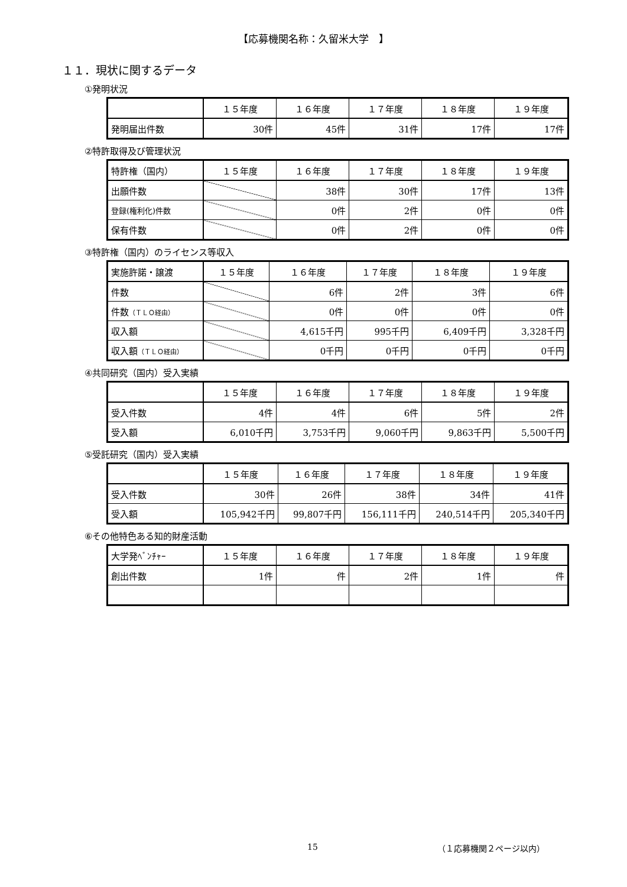【応募機関名称：久留米大学　】
１１．現状に関するデータ
①発明状況
| | １５年度 | １６年度 | １７年度 | １８年度 | １９年度 |
| 発明届出件数 | 30件 | 45件 | 31件 | 17件 | 17件 |
②特許取得及び管理状況
| 特許権（国内） | １５年度 | １６年度 | １７年度 | １８年度 | １９年度 |
| 出願件数 | | 38件 | 30件 | 17件 | 13件 |
| 登録(権利化)件数 | | 0件 | 2件 | 0件 | 0件 |
| 保有件数 | | 0件 | 2件 | 0件 | 0件 |
③特許権（国内）のライセンス等収入
| 実施許諾・譲渡 | １５年度 | １６年度 | １７年度 | １８年度 | １９年度 |
| 件数 | | 6件 | 2件 | 3件 | 6件 |
| 件数 （ＴＬＯ経由） | | 0件 | 0件 | 0件 | 0件 |
| 収入額 | | 4,615千円 | 995千円 | 6,409千円 | 3,328千円 |
| 収入額 （ＴＬＯ経由） | | 0千円 | 0千円 | 0千円 | 0千円 |
④共同研究（国内）受入実績
| | １５年度 | １６年度 | １７年度 | １８年度 | １９年度 |
| 受入件数 | 4件 | 4件 | 6件 | 5件 | 2件 |
| 受入額 | 6,010千円 | 3,753千円 | 9,060千円 | 9,863千円 | 5,500千円 |
⑤受託研究（国内）受入実績
| | １５年度 | １６年度 | １７年度 | １８年度 | １９年度 |
| 受入件数 | 30件 | 26件 | 38件 | 34件 | 41件 |
| 受入額 | 105,942千円 | 99,807千円 | 156,111千円 | 240,514千円 | 205,340千円 |
⑥その他特色ある知的財産活動
| 大学発ﾍﾞﾝﾁｬｰ | １５年度 | １６年度 | １７年度 | １８年度 | １９年度 |
| 創出件数 | 1件 | 件 | 2件 | 1件 | 件 |
15 （１応募機関２ページ以内）